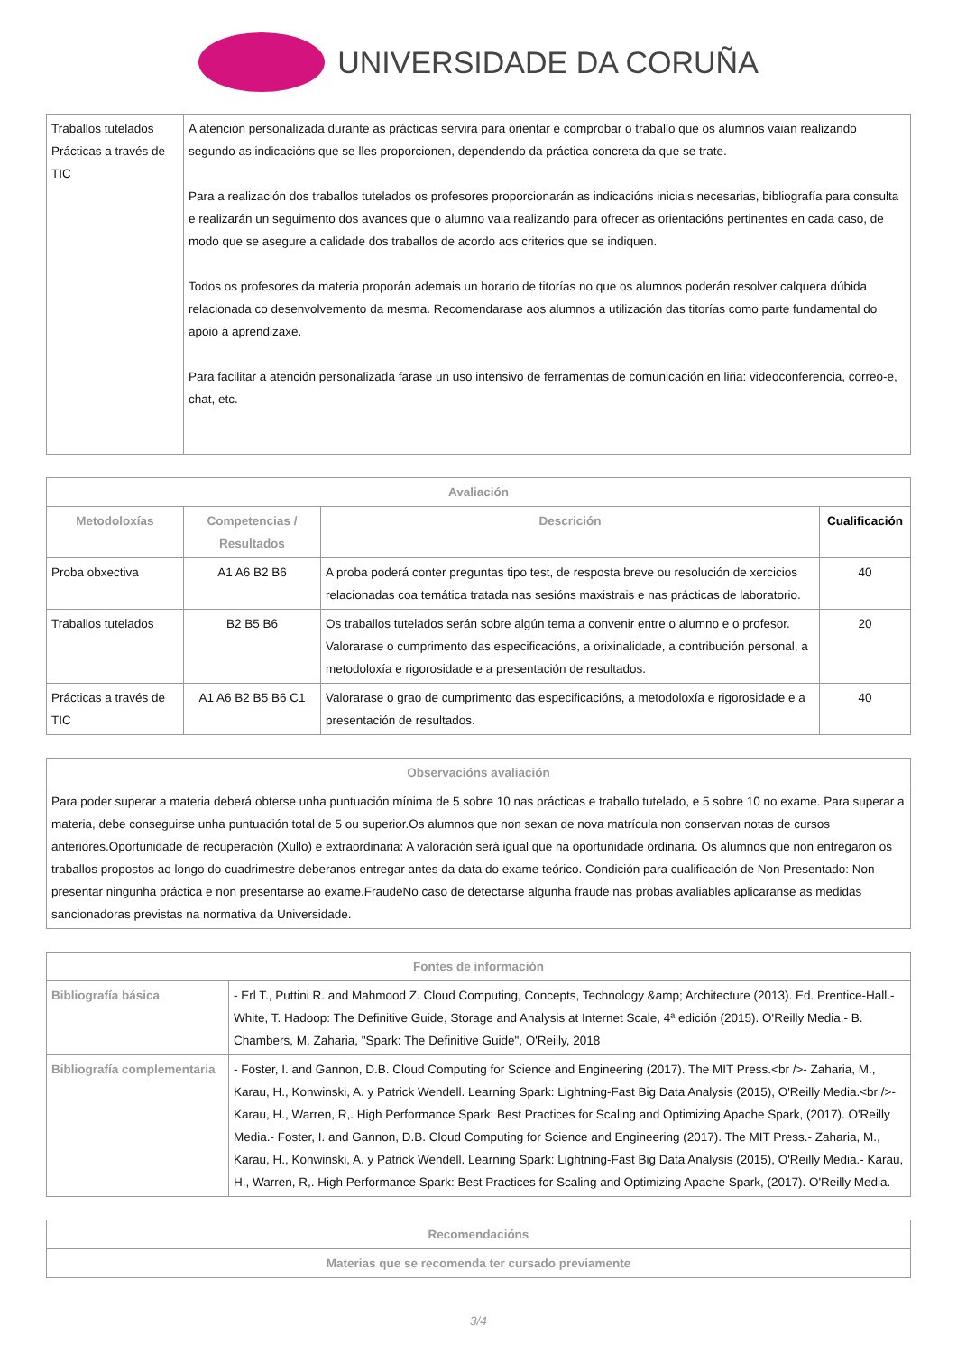UNIVERSIDADE DA CORUÑA
| Traballos tutelados Prácticas a través de TIC | A atención personalizada durante as prácticas servirá para orientar e comprobar o traballo que os alumnos vaian realizando segundo as indicacións que se lles proporcionen, dependendo da práctica concreta da que se trate. Para a realización dos traballos tutelados os profesores proporcionarán as indicacións iniciais necesarias, bibliografía para consulta e realizarán un seguimento dos avances que o alumno vaia realizando para ofrecer as orientacións pertinentes en cada caso, de modo que se asegure a calidade dos traballos de acordo aos criterios que se indiquen. Todos os profesores da materia proporán ademais un horario de titorías no que os alumnos poderán resolver calquera dúbida relacionada co desenvolvemento da mesma. Recomendarase aos alumnos a utilización das titorías como parte fundamental do apoio á aprendizaxe. Para facilitar a atención personalizada farase un uso intensivo de ferramentas de comunicación en liña: videoconferencia, correo-e, chat, etc. |
| Avaliación | | | |
| --- | --- | --- | --- |
| Metodoloxías | Competencias / Resultados | Descrición | Cualificación |
| Proba obxectiva | A1 A6 B2 B6 | A proba poderá conter preguntas tipo test, de resposta breve ou resolución de xercicios relacionadas coa temática tratada nas sesións maxistrais e nas prácticas de laboratorio. | 40 |
| Traballos tutelados | B2 B5 B6 | Os traballos tutelados serán sobre algún tema a convenir entre o alumno e o profesor. Valorarase o cumprimento das especificacións, a orixinalidade, a contribución personal, a metodoloxía e rigorosidade e a presentación de resultados. | 20 |
| Prácticas a través de TIC | A1 A6 B2 B5 B6 C1 | Valorarase o grao de cumprimento das especificacións, a metodoloxía e rigorosidade e a presentación de resultados. | 40 |
| Observacións avaliación |
| --- |
| Para poder superar a materia deberá obterse unha puntuación mínima de 5 sobre 10 nas prácticas e traballo tutelado, e 5 sobre 10 no exame. Para superar a materia, debe conseguirse unha puntuación total de 5 ou superior.Os alumnos que non sexan de nova matrícula non conservan notas de cursos anteriores.Oportunidade de recuperación (Xullo) e extraordinaria: A valoración será igual que na oportunidade ordinaria. Os alumnos que non entregaron os traballos propostos ao longo do cuadrimestre deberanos entregar antes da data do exame teórico. Condición para cualificación de Non Presentado: Non presentar ningunha práctica e non presentarse ao exame.FraudeNo caso de detectarse algunha fraude nas probas avaliables aplicaranse as medidas sancionadoras previstas na normativa da Universidade. |
| Fontes de información | |
| --- | --- |
| Bibliografía básica | - Erl T., Puttini R. and Mahmood Z. Cloud Computing, Concepts, Technology &amp; Architecture (2013). Ed. Prentice-Hall.- White, T. Hadoop: The Definitive Guide, Storage and Analysis at Internet Scale, 4ª edición (2015). O'Reilly Media.- B. Chambers, M. Zaharia, "Spark: The Definitive Guide", O'Reilly, 2018 |
| Bibliografía complementaria | - Foster, I. and Gannon, D.B. Cloud Computing for Science and Engineering (2017). The MIT Press.<br />- Zaharia, M., Karau, H., Konwinski, A. y Patrick Wendell. Learning Spark: Lightning-Fast Big Data Analysis (2015), O'Reilly Media.<br />- Karau, H., Warren, R,. High Performance Spark: Best Practices for Scaling and Optimizing Apache Spark, (2017). O'Reilly Media.- Foster, I. and Gannon, D.B. Cloud Computing for Science and Engineering (2017). The MIT Press.- Zaharia, M., Karau, H., Konwinski, A. y Patrick Wendell. Learning Spark: Lightning-Fast Big Data Analysis (2015), O'Reilly Media.- Karau, H., Warren, R,. High Performance Spark: Best Practices for Scaling and Optimizing Apache Spark, (2017). O'Reilly Media. |
| Recomendacións |
| --- |
| Materias que se recomenda ter cursado previamente |
3/4